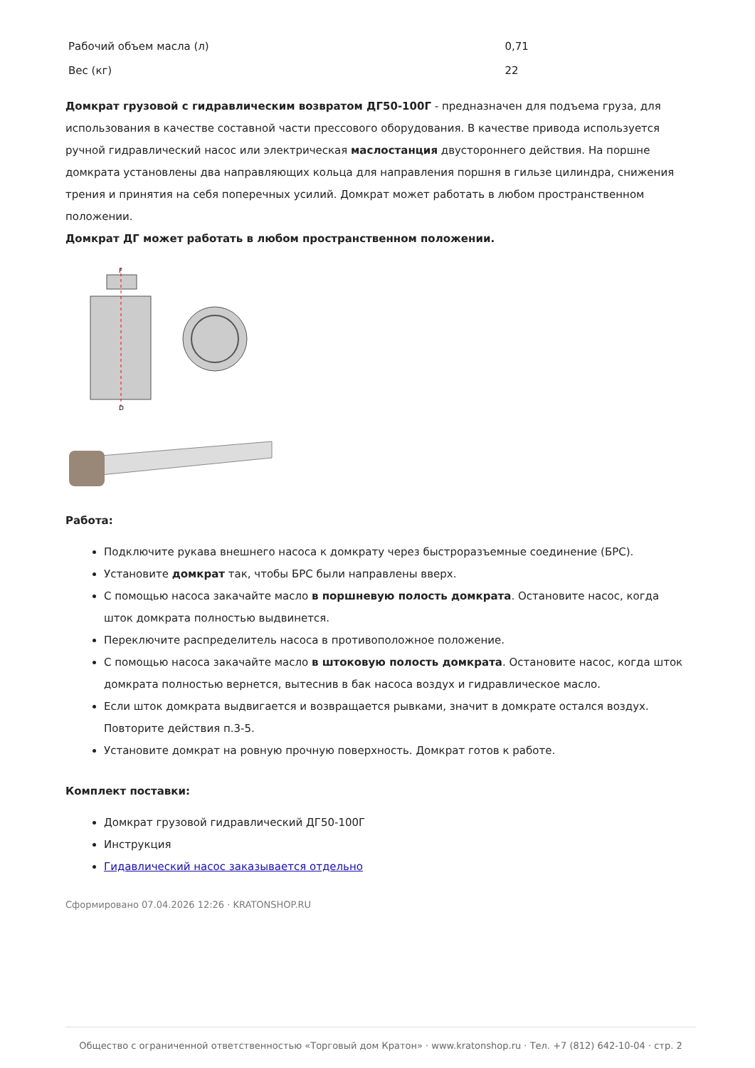| Рабочий объем масла (л) | 0,71 |
| Вес (кг) | 22 |
Домкрат грузовой с гидравлическим возвратом ДГ50-100Г - предназначен для подъема груза, для использования в качестве составной части прессового оборудования. В качестве привода используется ручной гидравлический насос или электрическая маслостанция двустороннего действия. На поршне домкрата установлены два направляющих кольца для направления поршня в гильзе цилиндра, снижения трения и принятия на себя поперечных усилий. Домкрат может работать в любом пространственном положении.
Домкрат ДГ может работать в любом пространственном положении.
F
D
Работа:
Подключите рукава внешнего насоса к домкрату через быстроразъемные соединение (БРС).
Установите домкрат так, чтобы БРС были направлены вверх.
С помощью насоса закачайте масло в поршневую полость домкрата. Остановите насос, когда шток домкрата полностью выдвинется.
Переключите распределитель насоса в противоположное положение.
С помощью насоса закачайте масло в штоковую полость домкрата. Остановите насос, когда шток домкрата полностью вернется, вытеснив в бак насоса воздух и гидравлическое масло.
Если шток домкрата выдвигается и возвращается рывками, значит в домкрате остался воздух. Повторите действия п.3-5.
Установите домкрат на ровную прочную поверхность. Домкрат готов к работе.
Комплект поставки:
Домкрат грузовой гидравлический ДГ50-100Г
Инструкция
Гидавлический насос заказывается отдельно
Сформировано 07.04.2026 12:26 · KRATONSHOP.RU
Общество с ограниченной ответственностью «Торговый дом Кратон» · www.kratonshop.ru · Тел. +7 (812) 642-10-04 · стр. 2